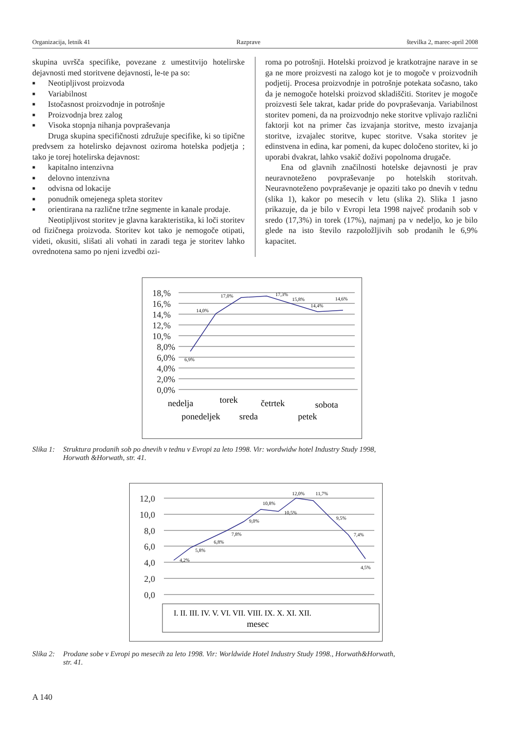Organizacija, letnik 41 Razprave številka 2, marec-april 2008
skupina uvršča specifike, povezane z umestitvijo hotelirske dejavnosti med storitvene dejavnosti, le-te pa so:
■ Neotipljivost proizvoda
■ Variabilnost
■ Istočasnost proizvodnje in potrošnje
■ Proizvodnja brez zalog
■ Visoka stopnja nihanja povpraševanja
Druga skupina specifičnosti združuje specifike, ki so tipične predvsem za hotelirsko dejavnost oziroma hotelska podjetja ; tako je torej hotelirska dejavnost:
■ kapitalno intenzivna
■ delovno intenzivna
■ odvisna od lokacije
■ ponudnik omejenega spleta storitev
■ orientirana na različne tržne segmente in kanale prodaje.
Neotipljivost storitev je glavna karakteristika, ki loči storitev od fizičnega proizvoda. Storitev kot tako je nemogoče otipati, videti, okusiti, slišati ali vohati in zaradi tega je storitev lahko ovrednotena samo po njeni izvedbi ozi-
roma po potrošnji. Hotelski proizvod je kratkotrajne narave in se ga ne more proizvesti na zalogo kot je to mogoče v proizvodnih podjetij. Procesa proizvodnje in potrošnje potekata sočasno, tako da je nemogoče hotelski proizvod skladiščiti. Storitev je mogoče proizvesti šele takrat, kadar pride do povpraševanja. Variabilnost storitev pomeni, da na proizvodnjo neke storitve vplivajo različni faktorji kot na primer čas izvajanja storitve, mesto izvajanja storitve, izvajalec storitve, kupec storitve. Vsaka storitev je edinstvena in edina, kar pomeni, da kupec določeno storitev, ki jo uporabi dvakrat, lahko vsakič doživi popolnoma drugače.
Ena od glavnih značilnosti hotelske dejavnosti je prav neuravnoteženo povpraševanje po hotelskih storitvah. Neuravnoteženo povpraševanje je opaziti tako po dnevih v tednu (slika 1), kakor po mesecih v letu (slika 2). Slika 1 jasno prikazuje, da je bilo v Evropi leta 1998 največ prodanih sob v sredo (17,3%) in torek (17%), najmanj pa v nedeljo, ko je bilo glede na isto število razpoložljivih sob prodanih le 6,9% kapacitet.
18,%
16,%
14,%
12,%
10,%
8,0%
6,0%
4,0%
2,0%
0,0%
6,9%
14,0%
17,0%
17,3%
15,8%
14,4%
14,6%
nedelja
torek
četrtek
sobota
ponedeljek
sreda
petek
Slika 1: Struktura prodanih sob po dnevih v tednu v Evropi za leto 1998. Vir: wordwidw hotel Industry Study 1998,
Horwath &Horwath, str. 41.
12,0
10,0
8,0
6,0
4,0
2,0
0,0
4,2%
5,8%
6,8%
7,8%
9,0%
10,8%
10,5%
12,0%
11,7%
9,5%
7,4%
4,5%
I. II. III. IV. V. VI. VII. VIII. IX. X. XI. XII.
mesec
Slika 2: Prodane sobe v Evropi po mesecih za leto 1998. Vir: Worldwide Hotel Industry Study 1998., Horwath&Horwath,
str. 41.
A 140